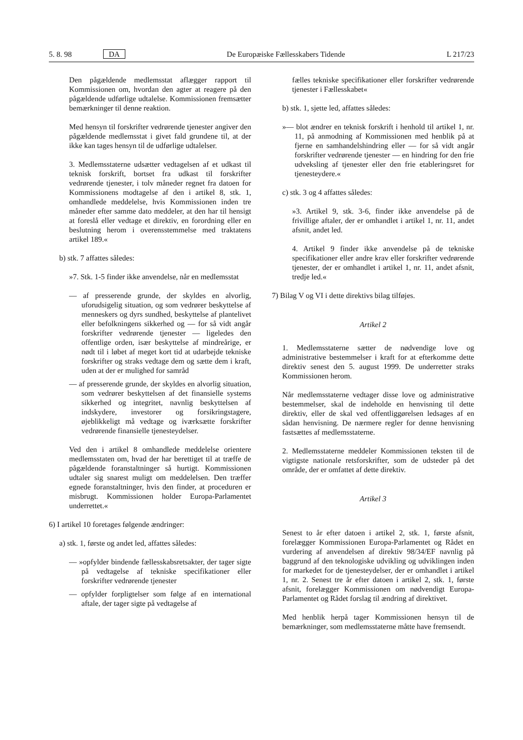5. 8. 98 DA De Europæiske Fællesskabers Tidende L 217/23
Den pågældende medlemsstat aflægger rapport til Kommissionen om, hvordan den agter at reagere på den pågældende udførlige udtalelse. Kommissionen fremsætter bemærkninger til denne reaktion.
Med hensyn til forskrifter vedrørende tjenester angiver den pågældende medlemsstat i givet fald grundene til, at der ikke kan tages hensyn til de udførlige udtalelser.
3. Medlemsstaterne udsætter vedtagelsen af et udkast til teknisk forskrift, bortset fra udkast til forskrifter vedrørende tjenester, i tolv måneder regnet fra datoen for Kommissionens modtagelse af den i artikel 8, stk. 1, omhandlede meddelelse, hvis Kommissionen inden tre måneder efter samme dato meddeler, at den har til hensigt at foreslå eller vedtage et direktiv, en forordning eller en beslutning herom i overensstemmelse med traktatens artikel 189.«
b) stk. 7 affattes således:
»7. Stk. 1-5 finder ikke anvendelse, når en medlemsstat
— af presserende grunde, der skyldes en alvorlig, uforudsigelig situation, og som vedrører beskyttelse af menneskers og dyrs sundhed, beskyttelse af plantelivet eller befolkningens sikkerhed og — for så vidt angår forskrifter vedrørende tjenester — ligeledes den offentlige orden, især beskyttelse af mindreårige, er nødt til i løbet af meget kort tid at udarbejde tekniske forskrifter og straks vedtage dem og sætte dem i kraft, uden at der er mulighed for samråd
— af presserende grunde, der skyldes en alvorlig situation, som vedrører beskyttelsen af det finansielle systems sikkerhed og integritet, navnlig beskyttelsen af indskydere, investorer og forsikringstagere, øjeblikkeligt må vedtage og iværksætte forskrifter vedrørende finansielle tjenesteydelser.
Ved den i artikel 8 omhandlede meddelelse orientere medlemsstaten om, hvad der har berettiget til at træffe de pågældende foranstaltninger så hurtigt. Kommissionen udtaler sig snarest muligt om meddelelsen. Den træffer egnede foranstaltninger, hvis den finder, at proceduren er misbrugt. Kommissionen holder Europa-Parlamentet underrettet.«
6) I artikel 10 foretages følgende ændringer:
a) stk. 1, første og andet led, affattes således:
— »opfylder bindende fællesskabsretsakter, der tager sigte på vedtagelse af tekniske specifikationer eller forskrifter vedrørende tjenester
— opfylder forpligtelser som følge af en international aftale, der tager sigte på vedtagelse af
fælles tekniske specifikationer eller forskrifter vedrørende tjenester i Fællesskabet«
b) stk. 1, sjette led, affattes således:
»— blot ændrer en teknisk forskrift i henhold til artikel 1, nr. 11, på anmodning af Kommissionen med henblik på at fjerne en samhandelshindring eller — for så vidt angår forskrifter vedrørende tjenester — en hindring for den frie udveksling af tjenester eller den frie etableringsret for tjenesteydere.«
c) stk. 3 og 4 affattes således:
»3. Artikel 9, stk. 3-6, finder ikke anvendelse på de frivillige aftaler, der er omhandlet i artikel 1, nr. 11, andet afsnit, andet led.
4. Artikel 9 finder ikke anvendelse på de tekniske specifikationer eller andre krav eller forskrifter vedrørende tjenester, der er omhandlet i artikel 1, nr. 11, andet afsnit, tredje led.«
7) Bilag V og VI i dette direktivs bilag tilføjes.
Artikel 2
1. Medlemsstaterne sætter de nødvendige love og administrative bestemmelser i kraft for at efterkomme dette direktiv senest den 5. august 1999. De underretter straks Kommissionen herom.
Når medlemsstaterne vedtager disse love og administrative bestemmelser, skal de indeholde en henvisning til dette direktiv, eller de skal ved offentliggørelsen ledsages af en sådan henvisning. De nærmere regler for denne henvisning fastsættes af medlemsstaterne.
2. Medlemsstaterne meddeler Kommissionen teksten til de vigtigste nationale retsforskrifter, som de udsteder på det område, der er omfattet af dette direktiv.
Artikel 3
Senest to år efter datoen i artikel 2, stk. 1, første afsnit, forelægger Kommissionen Europa-Parlamentet og Rådet en vurdering af anvendelsen af direktiv 98/34/EF navnlig på baggrund af den teknologiske udvikling og udviklingen inden for markedet for de tjenesteydelser, der er omhandlet i artikel 1, nr. 2. Senest tre år efter datoen i artikel 2, stk. 1, første afsnit, forelægger Kommissionen om nødvendigt Europa-Parlamentet og Rådet forslag til ændring af direktivet.
Med henblik herpå tager Kommissionen hensyn til de bemærkninger, som medlemsstaterne måtte have fremsendt.